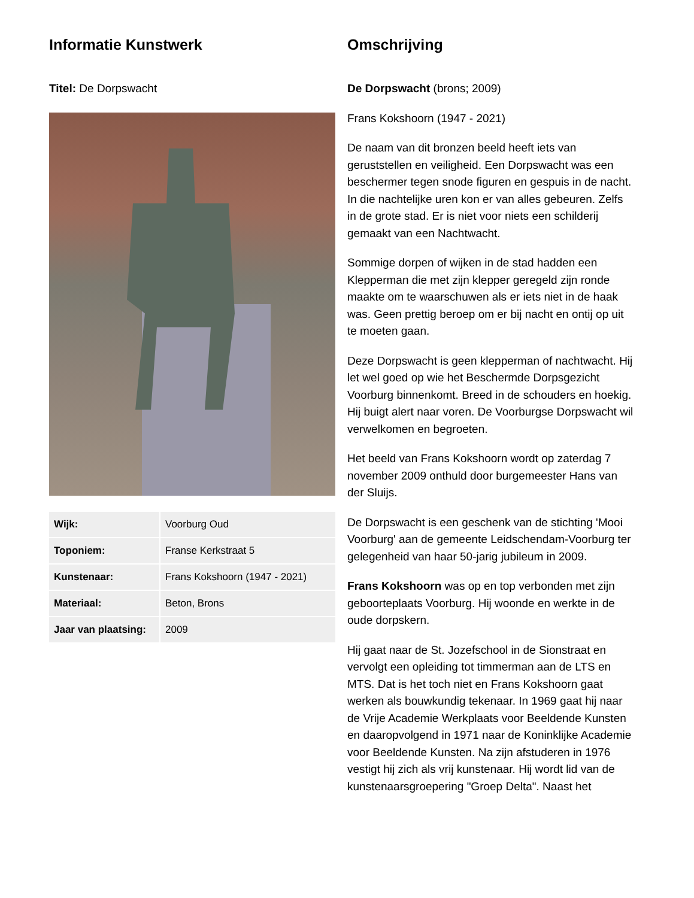Informatie Kunstwerk
Titel: De Dorpswacht
| Wijk: | Voorburg Oud |
| Toponiem: | Franse Kerkstraat 5 |
| Kunstenaar: | Frans Kokshoorn (1947 - 2021) |
| Materiaal: | Beton, Brons |
| Jaar van plaatsing: | 2009 |
Omschrijving
De Dorpswacht (brons; 2009)
Frans Kokshoorn (1947 - 2021)
De naam van dit bronzen beeld heeft iets van geruststellen en veiligheid. Een Dorpswacht was een beschermer tegen snode figuren en gespuis in de nacht. In die nachtelijke uren kon er van alles gebeuren. Zelfs in de grote stad. Er is niet voor niets een schilderij gemaakt van een Nachtwacht.
Sommige dorpen of wijken in de stad hadden een Klepperman die met zijn klepper geregeld zijn ronde maakte om te waarschuwen als er iets niet in de haak was. Geen prettig beroep om er bij nacht en ontij op uit te moeten gaan.
Deze Dorpswacht is geen klepperman of nachtwacht. Hij let wel goed op wie het Beschermde Dorpsgezicht Voorburg binnenkomt. Breed in de schouders en hoekig. Hij buigt alert naar voren. De Voorburgse Dorpswacht wil verwelkomen en begroeten.
Het beeld van Frans Kokshoorn wordt op zaterdag 7 november 2009 onthuld door burgemeester Hans van der Sluijs.
De Dorpswacht is een geschenk van de stichting 'Mooi Voorburg' aan de gemeente Leidschendam-Voorburg ter gelegenheid van haar 50-jarig jubileum in 2009.
Frans Kokshoorn was op en top verbonden met zijn geboorteplaats Voorburg. Hij woonde en werkte in de oude dorpskern.
Hij gaat naar de St. Jozefschool in de Sionstraat en vervolgt een opleiding tot timmerman aan de LTS en MTS. Dat is het toch niet en Frans Kokshoorn gaat werken als bouwkundig tekenaar. In 1969 gaat hij naar de Vrije Academie Werkplaats voor Beeldende Kunsten en daaropvolgend in 1971 naar de Koninklijke Academie voor Beeldende Kunsten. Na zijn afstuderen in 1976 vestigt hij zich als vrij kunstenaar. Hij wordt lid van de kunstenaarsgroepering "Groep Delta". Naast het